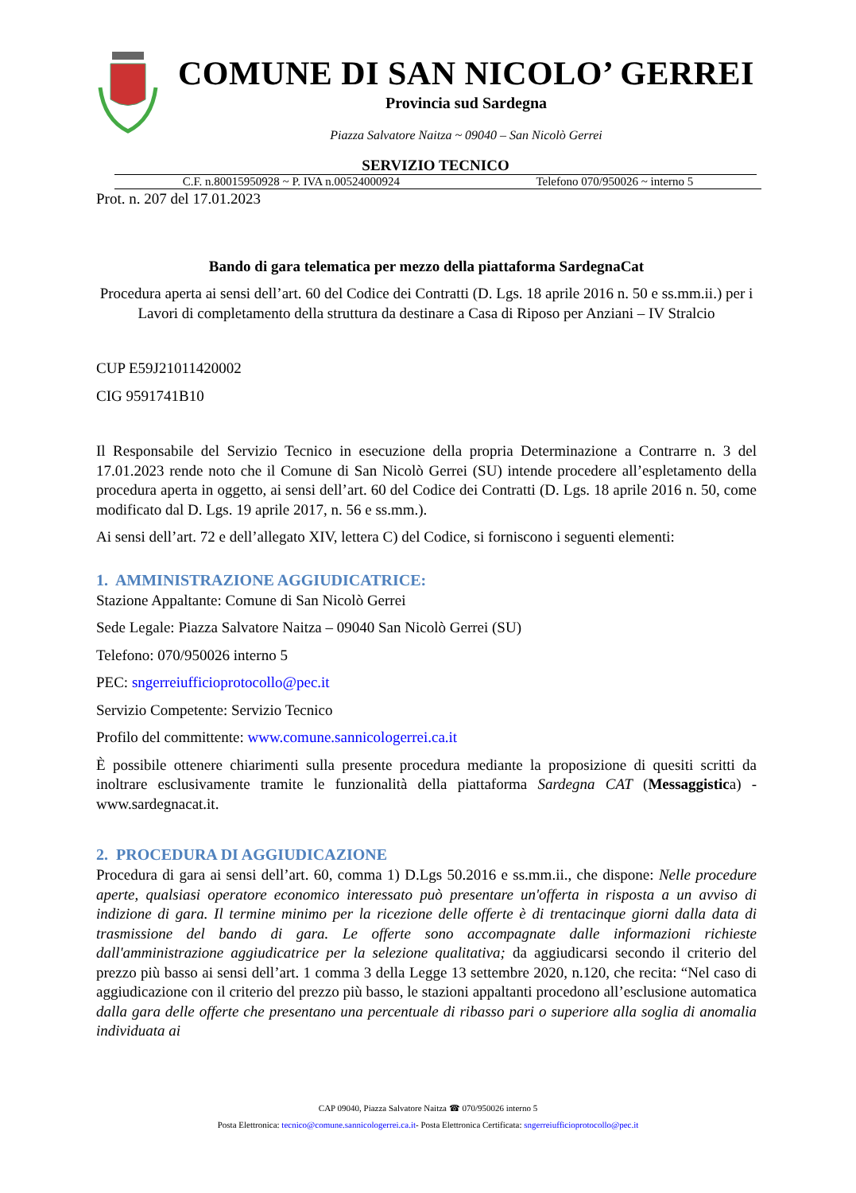COMUNE DI SAN NICOLO’ GERREI
Provincia sud Sardegna
Piazza Salvatore Naitza ~ 09040 – San Nicolò Gerrei
SERVIZIO TECNICO
C.F. n.80015950928 ~ P. IVA n.00524000924 Telefono 070/950026 ~ interno 5
Prot. n. 207 del 17.01.2023
Bando di gara telematica per mezzo della piattaforma SardegnaCat
Procedura aperta ai sensi dell’art. 60 del Codice dei Contratti (D. Lgs. 18 aprile 2016 n. 50 e ss.mm.ii.) per i Lavori di completamento della struttura da destinare a Casa di Riposo per Anziani – IV Stralcio
CUP E59J21011420002
CIG 9591741B10
Il Responsabile del Servizio Tecnico in esecuzione della propria Determinazione a Contrarre n. 3 del 17.01.2023 rende noto che il Comune di San Nicolò Gerrei (SU) intende procedere all’espletamento della procedura aperta in oggetto, ai sensi dell’art. 60 del Codice dei Contratti (D. Lgs. 18 aprile 2016 n. 50, come modificato dal D. Lgs. 19 aprile 2017, n. 56 e ss.mm.).
Ai sensi dell’art. 72 e dell’allegato XIV, lettera C) del Codice, si forniscono i seguenti elementi:
1. AMMINISTRAZIONE AGGIUDICATRICE:
Stazione Appaltante: Comune di San Nicolò Gerrei
Sede Legale: Piazza Salvatore Naitza – 09040 San Nicolò Gerrei (SU)
Telefono: 070/950026 interno 5
PEC: sngerreiufficioprotocollo@pec.it
Servizio Competente: Servizio Tecnico
Profilo del committente: www.comune.sannicologerrei.ca.it
È possibile ottenere chiarimenti sulla presente procedura mediante la proposizione di quesiti scritti da inoltrare esclusivamente tramite le funzionalità della piattaforma Sardegna CAT (Messaggistica) - www.sardegnacat.it.
2. PROCEDURA DI AGGIUDICAZIONE
Procedura di gara ai sensi dell’art. 60, comma 1) D.Lgs 50.2016 e ss.mm.ii., che dispone: Nelle procedure aperte, qualsiasi operatore economico interessato può presentare un'offerta in risposta a un avviso di indizione di gara. Il termine minimo per la ricezione delle offerte è di trentacinque giorni dalla data di trasmissione del bando di gara. Le offerte sono accompagnate dalle informazioni richieste dall'amministrazione aggiudicatrice per la selezione qualitativa; da aggiudicarsi secondo il criterio del prezzo più basso ai sensi dell’art. 1 comma 3 della Legge 13 settembre 2020, n.120, che recita: “Nel caso di aggiudicazione con il criterio del prezzo più basso, le stazioni appaltanti procedono all’esclusione automatica dalla gara delle offerte che presentano una percentuale di ribasso pari o superiore alla soglia di anomalia individuata ai
CAP 09040, Piazza Salvatore Naitza ☎ 070/950026 interno 5
Posta Elettronica: tecnico@comune.sannicologerrei.ca.it- Posta Elettronica Certificata: sngerreiufficioprotocollo@pec.it